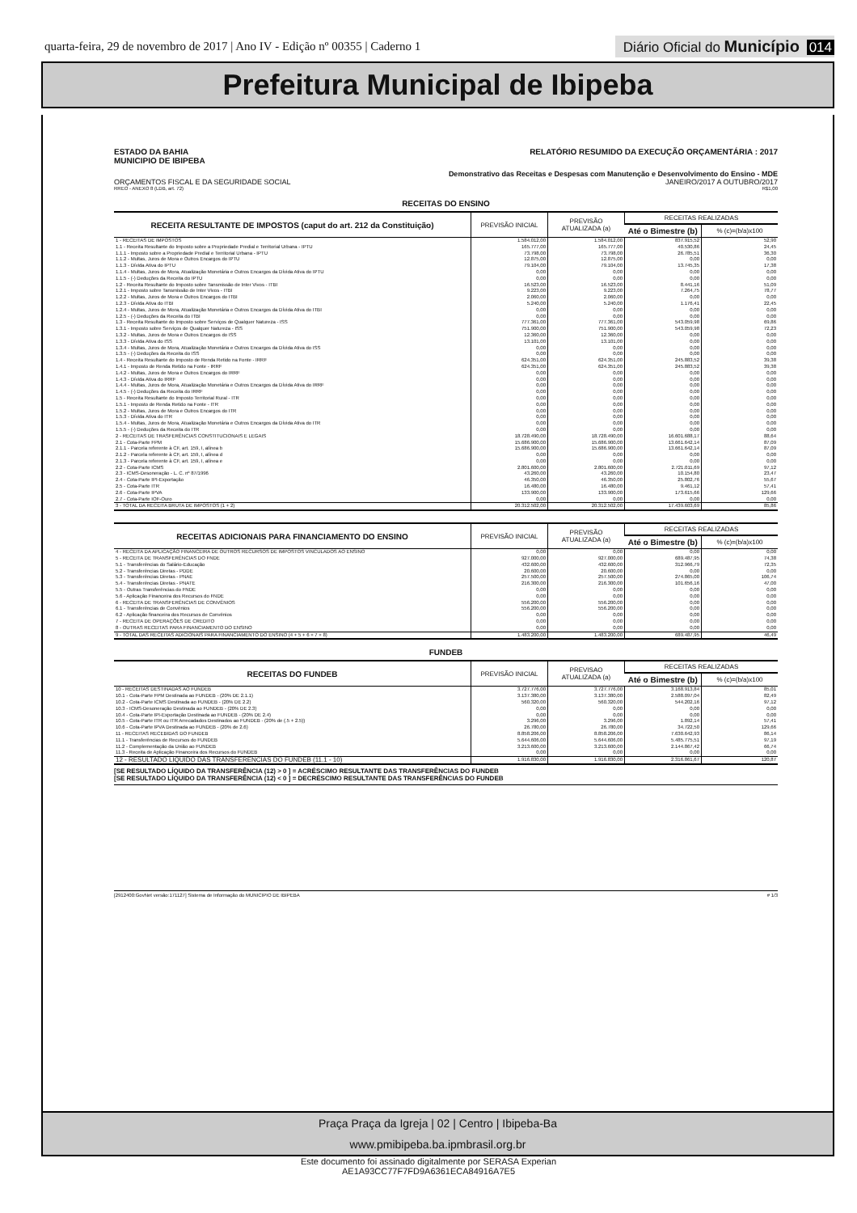quarta-feira, 29 de novembro de 2017 | Ano IV - Edição nº 00355 | Caderno 1
Diário Oficial do Município 014
Prefeitura Municipal de Ibipeba
ESTADO DA BAHIA
MUNICIPIO DE IBIPEBA
RELATÓRIO RESUMIDO DA EXECUÇÃO ORÇAMENTÁRIA : 2017
Demonstrativo das Receitas e Despesas com Manutenção e Desenvolvimento do Ensino - MDE
ORÇAMENTOS FISCAL E DA SEGURIDADE SOCIAL
JANEIRO/2017 A OUTUBRO/2017
RREO - ANEXO 8 (LDB, art. 72) R$1,00
RECEITAS DO ENSINO
| RECEITA RESULTANTE DE IMPOSTOS (caput do art. 212 da Constituição) | PREVISÃO INICIAL | PREVISÃO ATUALIZADA (a) | RECEITAS REALIZADAS | |
| --- | --- | --- | --- | --- |
| | | | Até o Bimestre (b) | % (c)=(b/a)x100 |
| 1 - RECEITAS DE IMPOSTOS | 1.584.012,00 | 1.584.012,00 | 837.915,52 | 52,90 |
| 1.1 - Receita Resultante do Imposto sobre a Propriedade Predial e Territorial Urbana - IPTU | 165.777,00 | 165.777,00 | 40.530,86 | 24,45 |
| 1.1.1 - Imposto sobre a Propriedade Predial e Territorial Urbana - IPTU | 73.798,00 | 73.798,00 | 26.785,51 | 36,30 |
| 1.1.2 - Multas, Juros de Mora e Outros Encargos do IPTU | 12.875,00 | 12.875,00 | 0,00 | 0,00 |
| 1.1.3 - Dívida Ativa do IPTU | 79.104,00 | 79.104,00 | 13.745,35 | 17,38 |
| 1.1.4 - Multas, Juros de Mora, Atualização Monetária e Outros Encargos da Dívida Ativa do IPTU | 0,00 | 0,00 | 0,00 | 0,00 |
| 1.1.5 - (-) Deduções da Receita do IPTU | 0,00 | 0,00 | 0,00 | 0,00 |
| 1.2 - Receita Resultante do Imposto sobre Tansmissão de Inter Vivos - ITBI | 16.523,00 | 16.523,00 | 8.441,16 | 51,09 |
| 1.2.1 - Imposto sobre Tansmissão de Inter Vivos - ITBI | 9.223,00 | 9.223,00 | 7.264,75 | 78,77 |
| 1.2.2 - Multas, Juros de Mora e Outros Encargos do ITBI | 2.060,00 | 2.060,00 | 0,00 | 0,00 |
| 1.2.3 - Dívida Ativa do ITBI | 5.240,00 | 5.240,00 | 1.176,41 | 22,45 |
| 1.2.4 - Multas, Juros de Mora, Atualização Monetária e Outros Encargos da Dívida Ativa do ITBI | 0,00 | 0,00 | 0,00 | 0,00 |
| 1.2.5 - (-) Deduções da Receita do ITBI | 0,00 | 0,00 | 0,00 | 0,00 |
| 1.3 - Receita Resultante do Imposto sobre Serviços de Qualquer Natureza - ISS | 777.361,00 | 777.361,00 | 543.059,98 | 69,86 |
| 1.3.1 - Imposto sobre Serviços de Qualquer Natureza - ISS | 751.900,00 | 751.900,00 | 543.059,98 | 72,23 |
| 1.3.2 - Multas, Juros de Mora e Outros Encargos do ISS | 12.360,00 | 12.360,00 | 0,00 | 0,00 |
| 1.3.3 - Dívida Ativa do ISS | 13.101,00 | 13.101,00 | 0,00 | 0,00 |
| 1.3.4 - Multas, Juros de Mora, Atualização Monetária e Outros Encargos da Dívida Ativa do ISS | 0,00 | 0,00 | 0,00 | 0,00 |
| 1.3.5 - (-) Deduções da Receita do ISS | 0,00 | 0,00 | 0,00 | 0,00 |
| 1.4 - Receita Resultante do Imposto de Renda Retido na Fonte - IRRF | 624.351,00 | 624.351,00 | 245.883,52 | 39,38 |
| 1.4.1 - Imposto de Renda Retido na Fonte - IRRF | 624.351,00 | 624.351,00 | 245.883,52 | 39,38 |
| 1.4.2 - Multas, Juros de Mora e Outros Encargos do IRRF | 0,00 | 0,00 | 0,00 | 0,00 |
| 1.4.3 - Dívida Ativa do IRRF | 0,00 | 0,00 | 0,00 | 0,00 |
| 1.4.4 - Multas, Juros de Mora, Atualização Monetária e Outros Encargos da Dívida Ativa do IRRF | 0,00 | 0,00 | 0,00 | 0,00 |
| 1.4.5 - (-) Deduções da Receita do IRRF | 0,00 | 0,00 | 0,00 | 0,00 |
| 1.5 - Receita Resultante do Imposto Territorial Rural - ITR | 0,00 | 0,00 | 0,00 | 0,00 |
| 1.5.1 - Imposto de Renda Retido na Fonte - ITR | 0,00 | 0,00 | 0,00 | 0,00 |
| 1.5.2 - Multas, Juros de Mora e Outros Encargos do ITR | 0,00 | 0,00 | 0,00 | 0,00 |
| 1.5.3 - Dívida Ativa do ITR | 0,00 | 0,00 | 0,00 | 0,00 |
| 1.5.4 - Multas, Juros de Mora, Atualização Monetária e Outros Encargos da Dívida Ativa do ITR | 0,00 | 0,00 | 0,00 | 0,00 |
| 1.5.5 - (-) Deduções da Receita do ITR | 0,00 | 0,00 | 0,00 | 0,00 |
| 2 - RECEITAS DE TRASFERÊNCIAS CONSTITUCIONAIS E LEGAIS | 18.728.490,00 | 18.728.490,00 | 16.601.688,17 | 88,64 |
| 2.1 - Cota-Parte FPM | 15.686.900,00 | 15.686.900,00 | 13.661.642,14 | 87,09 |
| 2.1.1 - Parcela referente à CF, art. 159, I, alínea b | 15.686.900,00 | 15.686.900,00 | 13.661.642,14 | 87,09 |
| 2.1.2 - Parcela referente à CF, art. 159, I, alínea d | 0,00 | 0,00 | 0,00 | 0,00 |
| 2.1.3 - Parcela referente à CF, art. 159, I, alínea e | 0,00 | 0,00 | 0,00 | 0,00 |
| 2.2 - Cota-Parte ICMS | 2.801.600,00 | 2.801.600,00 | 2.721.011,69 | 97,12 |
| 2.3 - ICMS-Desoneração - L. C. nº 87/1996 | 43.260,00 | 43.260,00 | 10.154,80 | 23,47 |
| 2.4 - Cota-Parte IPI-Exportação | 46.350,00 | 46.350,00 | 25.802,76 | 55,67 |
| 2.5 - Cota-Parte ITR | 16.480,00 | 16.480,00 | 9.461,12 | 57,41 |
| 2.6 - Cota-Parte IPVA | 133.900,00 | 133.900,00 | 173.615,66 | 129,66 |
| 2.7 - Cota-Parte IOF-Ouro | 0,00 | 0,00 | 0,00 | 0,00 |
| 3 - TOTAL DA RECEITA BRUTA DE IMPOSTOS (1 + 2) | 20.312.502,00 | 20.312.502,00 | 17.439.603,69 | 85,86 |
| RECEITAS ADICIONAIS PARA FINANCIAMENTO DO ENSINO | PREVISÃO INICIAL | PREVISÃO ATUALIZADA (a) | RECEITAS REALIZADAS | |
| --- | --- | --- | --- | --- |
| | | | Até o Bimestre (b) | % (c)=(b/a)x100 |
| 4 - RECEITA DA APLICAÇÃO FINANCEIRA DE OUTROS RECURSOS DE IMPOSTOS VINCULADOS AO ENSINO | 0,00 | 0,00 | 0,00 | 0,00 |
| 5 - RECEITA DE TRANSFERÊNCIAS DO FNDE | 927.000,00 | 927.000,00 | 689.487,95 | 74,38 |
| 5.1 - Transferências do Salário-Educação | 432.600,00 | 432.600,00 | 312.966,79 | 72,35 |
| 5.2 - Transferências Diretas - PDDE | 20.600,00 | 20.600,00 | 0,00 | 0,00 |
| 5.3 - Transferências Diretas - PNAE | 257.500,00 | 257.500,00 | 274.865,00 | 106,74 |
| 5.4 - Transferências Diretas - PNATE | 216.300,00 | 216.300,00 | 101.656,16 | 47,00 |
| 5.5 - Outras Transferências do FNDE | 0,00 | 0,00 | 0,00 | 0,00 |
| 5.6 - Aplicação Financeira dos Recursos do FNDE | 0,00 | 0,00 | 0,00 | 0,00 |
| 6 - RECEITA DE TRANSFERÊNCIAS DE CONVÊNIOS | 556.200,00 | 556.200,00 | 0,00 | 0,00 |
| 6.1 - Transferências de Convênios | 556.200,00 | 556.200,00 | 0,00 | 0,00 |
| 6.2 - Aplicação financeira dos Recursos de Convênios | 0,00 | 0,00 | 0,00 | 0,00 |
| 7 - RECEITA DE OPERAÇÕES DE CREDITO | 0,00 | 0,00 | 0,00 | 0,00 |
| 8 - OUTRAS RECEITAS PARA FINANCIAMENTO DO ENSINO | 0,00 | 0,00 | 0,00 | 0,00 |
| 9 - TOTAL DAS RECEITAS ADICIONAIS PARA FINANCIAMENTO DO ENSINO (4 + 5 + 6 + 7 + 8) | 1.483.200,00 | 1.483.200,00 | 689.487,95 | 46,49 |
FUNDEB
| RECEITAS DO FUNDEB | PREVISÃO INICIAL | PREVISAO ATUALIZADA (a) | RECEITAS REALIZADAS | |
| --- | --- | --- | --- | --- |
| | | | Até o Bimestre (b) | % (c)=(b/a)x100 |
| 10 - RECEITAS DESTINADAS AO FUNDEB | 3.727.776,00 | 3.727.776,00 | 3.168.913,84 | 85,01 |
| 10.1 - Cota-Parte FPM Destinada ao FUNDEB - (20% DE 2.1.1) | 3.137.380,00 | 3.137.380,00 | 2.588.097,04 | 82,49 |
| 10.2 - Cota-Parte ICMS Destinada ao FUNDEB - (20% DE 2.2) | 560.320,00 | 560.320,00 | 544.202,16 | 97,12 |
| 10.3 - ICMS-Desoneração Destinada ao FUNDEB - (20% DE 2.3) | 0,00 | 0,00 | 0,00 | 0,00 |
| 10.4 - Cota-Parte IPI-Exportação Destinada ao FUNDEB - (20% DE 2.4) | 0,00 | 0,00 | 0,00 | 0,00 |
| 10.5 - Cota-Parte ITR ou ITR Arrecadados Destinados ao FUNDEB - (20% de (.5 + 2.5)) | 3.296,00 | 3.296,00 | 1.892,14 | 57,41 |
| 10.6 - Cota-Parte IPVA Destinada ao FUNDEB - (20% de 2.6) | 26.780,00 | 26.780,00 | 34.722,50 | 129,66 |
| 11 - RECEITAS RECEBIDAS DO FUNDEB | 8.858.206,00 | 8.858.206,00 | 7.630.642,93 | 86,14 |
| 11.1 - Transferências de Recursos do FUNDEB | 5.644.606,00 | 5.644.606,00 | 5.485.775,51 | 97,19 |
| 11.2 - Complementação da União ao FUNDEB | 3.213.600,00 | 3.213.600,00 | 2.144.867,42 | 66,74 |
| 11.3 - Receita de Aplicação Financeira dos Recursos do FUNDEB | 0,00 | 0,00 | 0,00 | 0,00 |
| 12 - RESULTADO LÍQUIDO DAS TRANSFERENCIAS DO FUNDEB (11.1 - 10) | 1.916.830,00 | 1.916.830,00 | 2.316.861,67 | 120,87 |
[SE RESULTADO LÍQUIDO DA TRANSFERÊNCIA (12) > 0 ] = ACRÉSCIMO RESULTANTE DAS TRANSFERÊNCIAS DO FUNDEB
[SE RESULTADO LÍQUIDO DA TRANSFERÊNCIA (12) < 0 ] = DECRÉSCIMO RESULTANTE DAS TRANSFERÊNCIAS DO FUNDEB
[2912400:GovNet versão:171127] Sistema de Informação do MUNICIPIO DE IBIPEBA
# 1/3
Praça Praça da Igreja | 02 | Centro | Ibipeba-Ba
www.pmibipeba.ba.ipmbrasil.org.br
Este documento foi assinado digitalmente por SERASA Experian
AE1A93CC77F7FD9A6361ECA84916A7E5